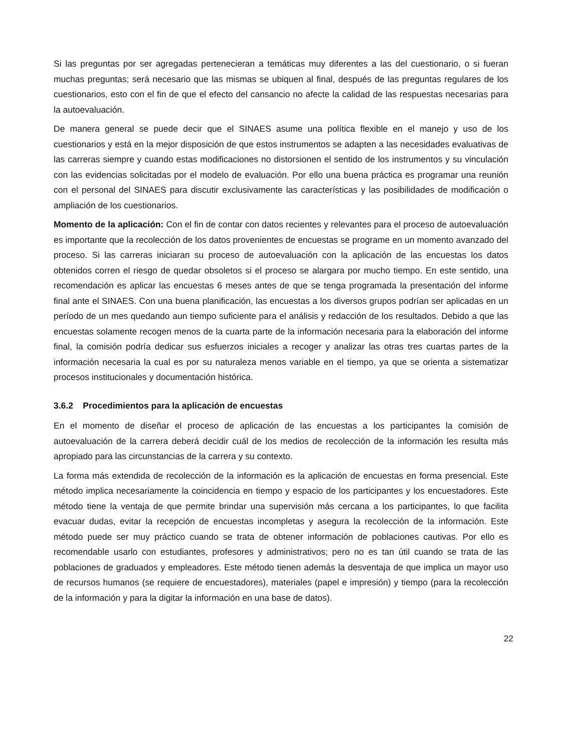Si las preguntas por ser agregadas pertenecieran a temáticas muy diferentes a las del cuestionario, o si fueran muchas preguntas; será necesario que las mismas se ubiquen al final, después de las preguntas regulares de los cuestionarios, esto con el fin de que el efecto del cansancio no afecte la calidad de las respuestas necesarias para la autoevaluación.
De manera general se puede decir que el SINAES asume una política flexible en el manejo y uso de los cuestionarios y está en la mejor disposición de que estos instrumentos se adapten a las necesidades evaluativas de las carreras siempre y cuando estas modificaciones no distorsionen el sentido de los instrumentos y su vinculación con las evidencias solicitadas por el modelo de evaluación. Por ello una buena práctica es programar una reunión con el personal del SINAES para discutir exclusivamente las características y las posibilidades de modificación o ampliación de los cuestionarios.
Momento de la aplicación: Con el fin de contar con datos recientes y relevantes para el proceso de autoevaluación es importante que la recolección de los datos provenientes de encuestas se programe en un momento avanzado del proceso. Si las carreras iniciaran su proceso de autoevaluación con la aplicación de las encuestas los datos obtenidos corren el riesgo de quedar obsoletos si el proceso se alargara por mucho tiempo. En este sentido, una recomendación es aplicar las encuestas 6 meses antes de que se tenga programada la presentación del informe final ante el SINAES. Con una buena planificación, las encuestas a los diversos grupos podrían ser aplicadas en un período de un mes quedando aun tiempo suficiente para el análisis y redacción de los resultados. Debido a que las encuestas solamente recogen menos de la cuarta parte de la información necesaria para la elaboración del informe final, la comisión podría dedicar sus esfuerzos iniciales a recoger y analizar las otras tres cuartas partes de la información necesaria la cual es por su naturaleza menos variable en el tiempo, ya que se orienta a sistematizar procesos institucionales y documentación histórica.
3.6.2 Procedimientos para la aplicación de encuestas
En el momento de diseñar el proceso de aplicación de las encuestas a los participantes la comisión de autoevaluación de la carrera deberá decidir cuál de los medios de recolección de la información les resulta más apropiado para las circunstancias de la carrera y su contexto.
La forma más extendida de recolección de la información es la aplicación de encuestas en forma presencial. Este método implica necesariamente la coincidencia en tiempo y espacio de los participantes y los encuestadores. Este método tiene la ventaja de que permite brindar una supervisión más cercana a los participantes, lo que facilita evacuar dudas, evitar la recepción de encuestas incompletas y asegura la recolección de la información. Este método puede ser muy práctico cuando se trata de obtener información de poblaciones cautivas. Por ello es recomendable usarlo con estudiantes, profesores y administrativos; pero no es tan útil cuando se trata de las poblaciones de graduados y empleadores. Este método tienen además la desventaja de que implica un mayor uso de recursos humanos (se requiere de encuestadores), materiales (papel e impresión) y tiempo (para la recolección de la información y para la digitar la información en una base de datos).
22